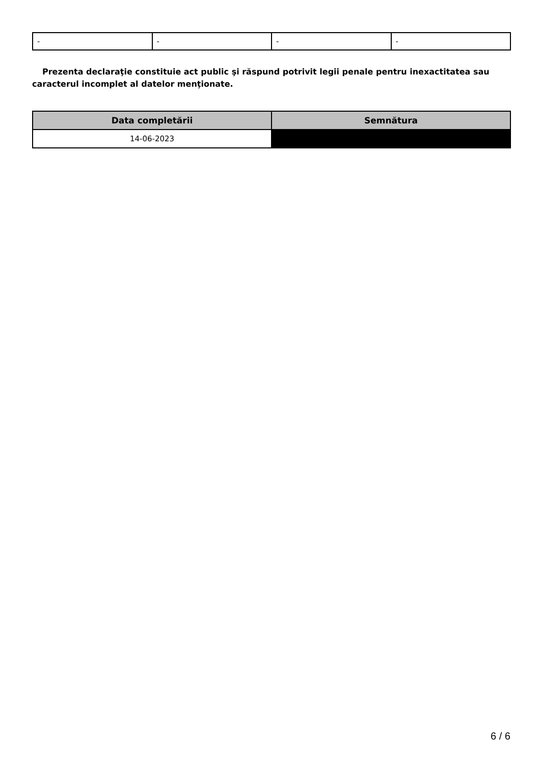| - | - | - | - |
Prezenta declaraţie constituie act public şi răspund potrivit legii penale pentru inexactitatea sau caracterul incomplet al datelor menţionate.
| Data completării | Semnătura |
| --- | --- |
| 14-06-2023 | |
6 / 6